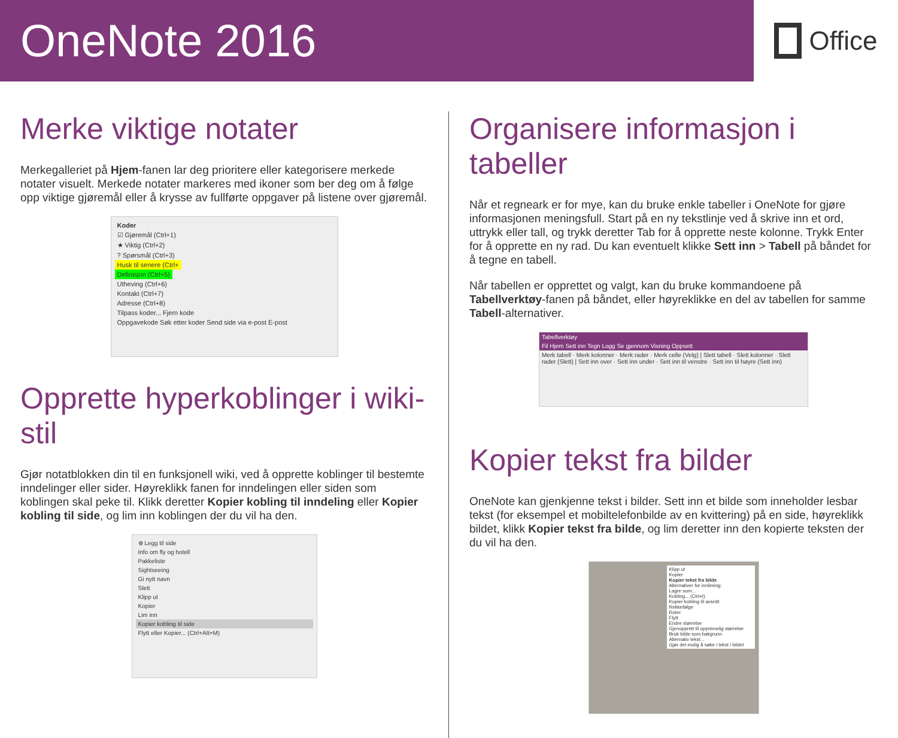OneNote 2016
Office
Merke viktige notater
Merkegalleriet på Hjem-fanen lar deg prioritere eller kategorisere merkede notater visuelt. Merkede notater markeres med ikoner som ber deg om å følge opp viktige gjøremål eller å krysse av fullførte oppgaver på listene over gjøremål.
Koder
☑ Gjøremål (Ctrl+1)
★ Viktig (Ctrl+2)
? Spørsmål (Ctrl+3)
Husk til senere (Ctrl+
Definisjon (Ctrl+5)
Utheving (Ctrl+6)
Kontakt (Ctrl+7)
Adresse (Ctrl+8)
Tilpass koder... Fjern kode
Oppgavekode Søk etter koder Send side via e-post E-post
Opprette hyperkoblinger i wiki-stil
Gjør notatblokken din til en funksjonell wiki, ved å opprette koblinger til bestemte inndelinger eller sider. Høyreklikk fanen for inndelingen eller siden som koblingen skal peke til. Klikk deretter Kopier kobling til inndeling eller Kopier kobling til side, og lim inn koblingen der du vil ha den.
⊕ Legg til side
Info om fly og hotell
Pakkeliste
Sightseeing
Gi nytt navn
Slett
Klipp ut
Kopier
Lim inn
Kopier kobling til side
Flytt eller Kopier... (Ctrl+Alt+M)
Organisere informasjon i tabeller
Når et regneark er for mye, kan du bruke enkle tabeller i OneNote for gjøre informasjonen meningsfull. Start på en ny tekstlinje ved å skrive inn et ord, uttrykk eller tall, og trykk deretter Tab for å opprette neste kolonne. Trykk Enter for å opprette en ny rad. Du kan eventuelt klikke Sett inn > Tabell på båndet for å tegne en tabell.
Når tabellen er opprettet og valgt, kan du bruke kommandoene på Tabellverktøy-fanen på båndet, eller høyreklikke en del av tabellen for samme Tabell-alternativer.
Tabellverktøy
Fil Hjem Sett inn Tegn Logg Se gjennom Visning Oppsett
Merk tabell · Merk kolonner · Merk rader · Merk celle (Velg) | Slett tabell · Slett kolonner · Slett rader (Slett) | Sett inn over · Sett inn under · Sett inn til venstre · Sett inn til høyre (Sett inn)
Kopier tekst fra bilder
OneNote kan gjenkjenne tekst i bilder. Sett inn et bilde som inneholder lesbar tekst (for eksempel et mobiltelefonbilde av en kvittering) på en side, høyreklikk bildet, klikk Kopier tekst fra bilde, og lim deretter inn den kopierte teksten der du vil ha den.
Klipp ut
Kopier
Kopier tekst fra bilde
Alternativer for innliming:
Lagre som...
Kobling... (Ctrl+I)
Kopier kobling til avsnitt
Rekkefølge
Roter
Flytt
Endre størrelse
Gjenopprett til opprinnelig størrelse
Bruk bilde som bakgrunn
Alternativ tekst...
Gjør det mulig å søke i tekst i bildet